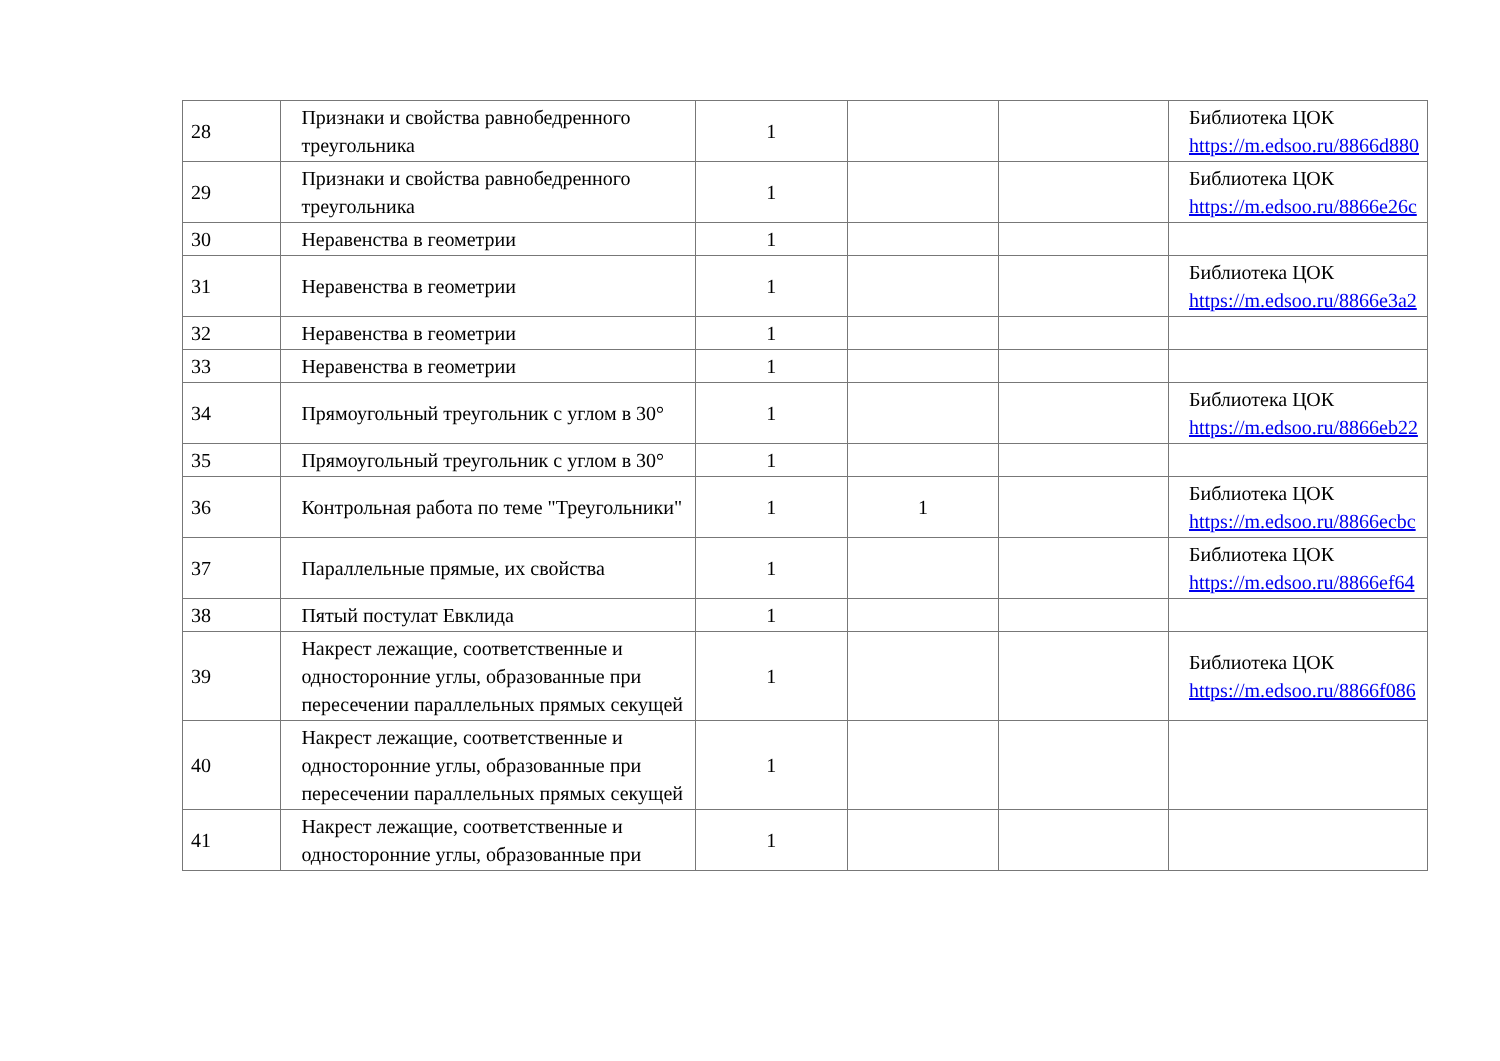| 28 | Признаки и свойства равнобедренного треугольника | 1 | | | Библиотека ЦОК https://m.edsoo.ru/8866d880 |
| 29 | Признаки и свойства равнобедренного треугольника | 1 | | | Библиотека ЦОК https://m.edsoo.ru/8866e26c |
| 30 | Неравенства в геометрии | 1 | | | |
| 31 | Неравенства в геометрии | 1 | | | Библиотека ЦОК https://m.edsoo.ru/8866e3a2 |
| 32 | Неравенства в геометрии | 1 | | | |
| 33 | Неравенства в геометрии | 1 | | | |
| 34 | Прямоугольный треугольник с углом в 30° | 1 | | | Библиотека ЦОК https://m.edsoo.ru/8866eb22 |
| 35 | Прямоугольный треугольник с углом в 30° | 1 | | | |
| 36 | Контрольная работа по теме "Треугольники" | 1 | 1 | | Библиотека ЦОК https://m.edsoo.ru/8866ecbc |
| 37 | Параллельные прямые, их свойства | 1 | | | Библиотека ЦОК https://m.edsoo.ru/8866ef64 |
| 38 | Пятый постулат Евклида | 1 | | | |
| 39 | Накрест лежащие, соответственные и односторонние углы, образованные при пересечении параллельных прямых секущей | 1 | | | Библиотека ЦОК https://m.edsoo.ru/8866f086 |
| 40 | Накрест лежащие, соответственные и односторонние углы, образованные при пересечении параллельных прямых секущей | 1 | | | |
| 41 | Накрест лежащие, соответственные и односторонние углы, образованные при | 1 | | | |